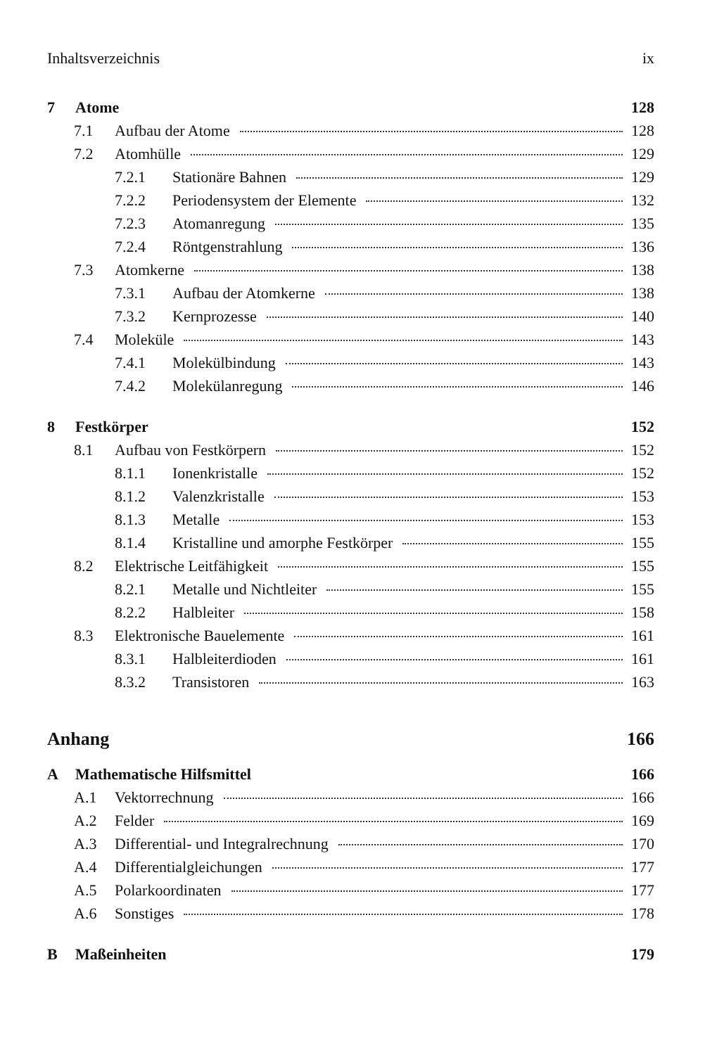Inhaltsverzeichnis ix
7 Atome 128
7.1 Aufbau der Atome 128
7.2 Atomhülle 129
7.2.1 Stationäre Bahnen 129
7.2.2 Periodensystem der Elemente 132
7.2.3 Atomanregung 135
7.2.4 Röntgenstrahlung 136
7.3 Atomkerne 138
7.3.1 Aufbau der Atomkerne 138
7.3.2 Kernprozesse 140
7.4 Moleküle 143
7.4.1 Molekülbindung 143
7.4.2 Molekülanregung 146
8 Festkörper 152
8.1 Aufbau von Festkörpern 152
8.1.1 Ionenkristalle 152
8.1.2 Valenzkristalle 153
8.1.3 Metalle 153
8.1.4 Kristalline und amorphe Festkörper 155
8.2 Elektrische Leitfähigkeit 155
8.2.1 Metalle und Nichtleiter 155
8.2.2 Halbleiter 158
8.3 Elektronische Bauelemente 161
8.3.1 Halbleiterdioden 161
8.3.2 Transistoren 163
Anhang 166
A Mathematische Hilfsmittel 166
A.1 Vektorrechnung 166
A.2 Felder 169
A.3 Differential- und Integralrechnung 170
A.4 Differentialgleichungen 177
A.5 Polarkoordinaten 177
A.6 Sonstiges 178
B Maßeinheiten 179